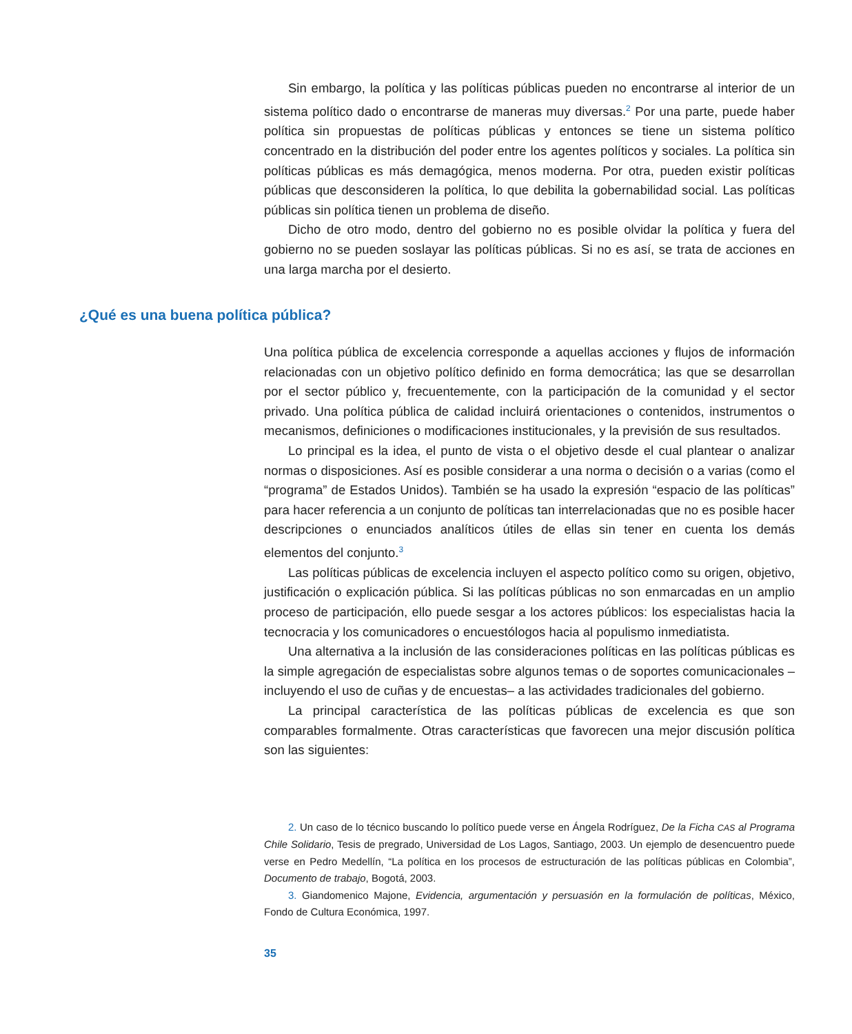Sin embargo, la política y las políticas públicas pueden no encontrarse al interior de un sistema político dado o encontrarse de maneras muy diversas.<sup>2</sup> Por una parte, puede haber política sin propuestas de políticas públicas y entonces se tiene un sistema político concentrado en la distribución del poder entre los agentes políticos y sociales. La política sin políticas públicas es más demagógica, menos moderna. Por otra, pueden existir políticas públicas que desconsideren la política, lo que debilita la gobernabilidad social. Las políticas públicas sin política tienen un problema de diseño.
Dicho de otro modo, dentro del gobierno no es posible olvidar la política y fuera del gobierno no se pueden soslayar las políticas públicas. Si no es así, se trata de acciones en una larga marcha por el desierto.
¿Qué es una buena política pública?
Una política pública de excelencia corresponde a aquellas acciones y flujos de información relacionadas con un objetivo político definido en forma democrática; las que se desarrollan por el sector público y, frecuentemente, con la participación de la comunidad y el sector privado. Una política pública de calidad incluirá orientaciones o contenidos, instrumentos o mecanismos, definiciones o modificaciones institucionales, y la previsión de sus resultados.
Lo principal es la idea, el punto de vista o el objetivo desde el cual plantear o analizar normas o disposiciones. Así es posible considerar a una norma o decisión o a varias (como el “programa” de Estados Unidos). También se ha usado la expresión “espacio de las políticas” para hacer referencia a un conjunto de políticas tan interrelacionadas que no es posible hacer descripciones o enunciados analíticos útiles de ellas sin tener en cuenta los demás elementos del conjunto.<sup>3</sup>
Las políticas públicas de excelencia incluyen el aspecto político como su origen, objetivo, justificación o explicación pública. Si las políticas públicas no son enmarcadas en un amplio proceso de participación, ello puede sesgar a los actores públicos: los especialistas hacia la tecnocracia y los comunicadores o encuestólogos hacia al populismo inmediatista.
Una alternativa a la inclusión de las consideraciones políticas en las políticas públicas es la simple agregación de especialistas sobre algunos temas o de soportes comunicacionales –incluyendo el uso de cuñas y de encuestas– a las actividades tradicionales del gobierno.
La principal característica de las políticas públicas de excelencia es que son comparables formalmente. Otras características que favorecen una mejor discusión política son las siguientes:
2. Un caso de lo técnico buscando lo político puede verse en Ángela Rodríguez, De la Ficha CAS al Programa Chile Solidario, Tesis de pregrado, Universidad de Los Lagos, Santiago, 2003. Un ejemplo de desencuentro puede verse en Pedro Medellín, “La política en los procesos de estructuración de las políticas públicas en Colombia”, Documento de trabajo, Bogotá, 2003.
3. Giandomenico Majone, Evidencia, argumentación y persuasión en la formulación de políticas, México, Fondo de Cultura Económica, 1997.
35